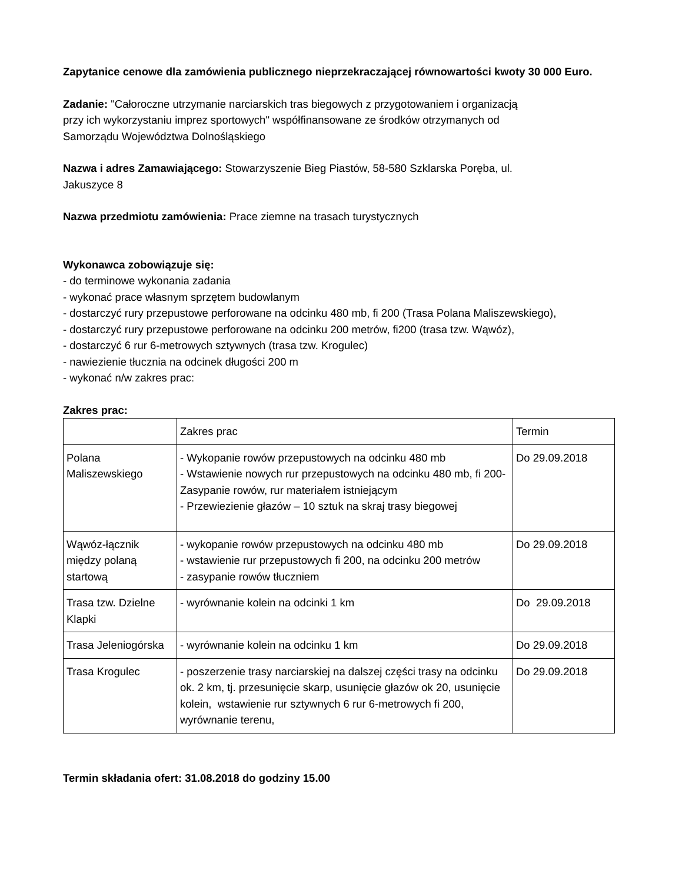Zapytanice cenowe dla zamówienia publicznego nieprzekraczającej równowartości kwoty 30 000 Euro.
Zadanie: "Całoroczne utrzymanie narciarskich tras biegowych z przygotowaniem i organizacją
przy ich wykorzystaniu imprez sportowych" współfinansowane ze środków otrzymanych od
Samorządu Województwa Dolnośląskiego
Nazwa i adres Zamawiającego: Stowarzyszenie Bieg Piastów, 58-580 Szklarska Poręba, ul.
Jakuszyce 8
Nazwa przedmiotu zamówienia: Prace ziemne na trasach turystycznych
Wykonawca zobowiązuje się:
- do terminowe wykonania zadania
- wykonać prace własnym sprzętem budowlanym
- dostarczyć rury przepustowe perforowane na odcinku 480 mb, fi 200 (Trasa Polana Maliszewskiego),
- dostarczyć rury przepustowe perforowane na odcinku 200 metrów, fi200 (trasa tzw. Wąwóz),
- dostarczyć 6 rur 6-metrowych sztywnych (trasa tzw. Krogulec)
- nawiezienie tłucznia na odcinek długości 200 m
- wykonać n/w zakres prac:
Zakres prac:
| | Zakres prac | Termin |
| Polana Maliszewskiego | - Wykopanie rowów przepustowych na odcinku 480 mb - Wstawienie nowych rur przepustowych na odcinku 480 mb, fi 200- Zasypanie rowów, rur materiałem istniejącym - Przewiezienie głazów – 10 sztuk na skraj trasy biegowej | Do 29.09.2018 |
| Wąwóz-łącznik między polaną startową | - wykopanie rowów przepustowych na odcinku 480 mb - wstawienie rur przepustowych fi 200, na odcinku 200 metrów - zasypanie rowów tłuczniem | Do 29.09.2018 |
| Trasa tzw. Dzielne Klapki | - wyrównanie kolein na odcinki 1 km | Do 29.09.2018 |
| Trasa Jeleniogórska | - wyrównanie kolein na odcinku 1 km | Do 29.09.2018 |
| Trasa Krogulec | - poszerzenie trasy narciarskiej na dalszej części trasy na odcinku ok. 2 km, tj. przesunięcie skarp, usunięcie głazów ok 20, usunięcie kolein, wstawienie rur sztywnych 6 rur 6-metrowych fi 200, wyrównanie terenu, | Do 29.09.2018 |
Termin składania ofert: 31.08.2018 do godziny 15.00